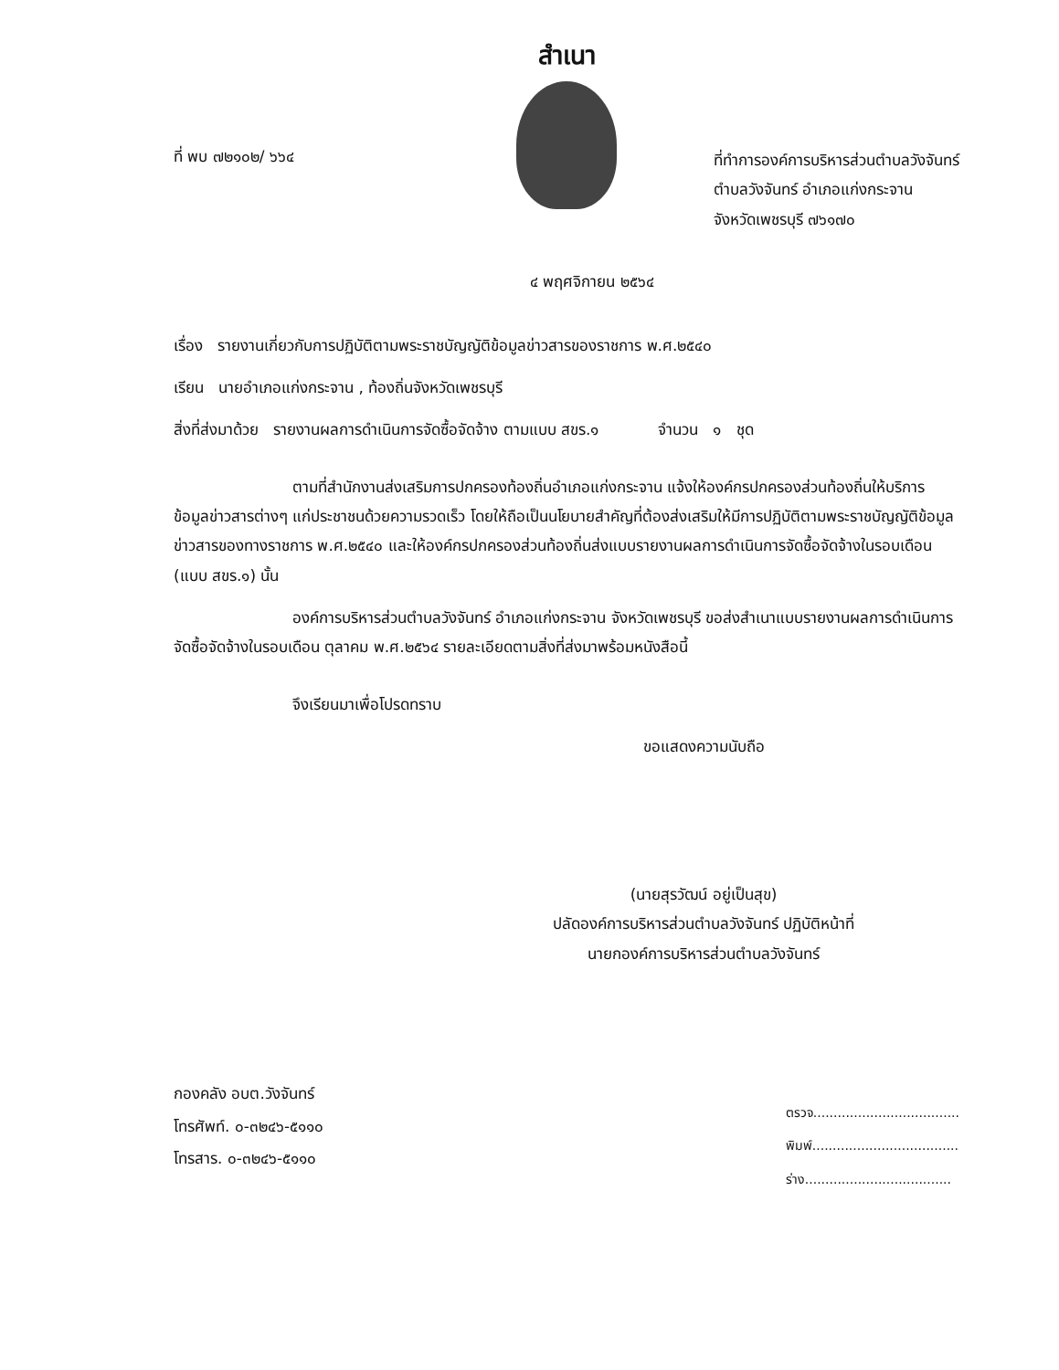สำเนา
ที่ พบ ๗๒๑๐๒/ ๖๖๔
ที่ทำการองค์การบริหารส่วนตำบลวังจันทร์
ตำบลวังจันทร์ อำเภอแก่งกระจาน
จังหวัดเพชรบุรี ๗๖๑๗๐
๔ พฤศจิกายน ๒๕๖๔
เรื่อง รายงานเกี่ยวกับการปฏิบัติตามพระราชบัญญัติข้อมูลข่าวสารของราชการ พ.ศ.๒๕๔๐
เรียน นายอำเภอแก่งกระจาน , ท้องถิ่นจังหวัดเพชรบุรี
สิ่งที่ส่งมาด้วย รายงานผลการดำเนินการจัดซื้อจัดจ้าง ตามแบบ สขร.๑ จำนวน ๑ ชุด
ตามที่สำนักงานส่งเสริมการปกครองท้องถิ่นอำเภอแก่งกระจาน แจ้งให้องค์กรปกครองส่วนท้องถิ่นให้บริการข้อมูลข่าวสารต่างๆ แก่ประชาชนด้วยความรวดเร็ว โดยให้ถือเป็นนโยบายสำคัญที่ต้องส่งเสริมให้มีการปฏิบัติตามพระราชบัญญัติข้อมูลข่าวสารของทางราชการ พ.ศ.๒๕๔๐ และให้องค์กรปกครองส่วนท้องถิ่นส่งแบบรายงานผลการดำเนินการจัดซื้อจัดจ้างในรอบเดือน (แบบ สขร.๑) นั้น
องค์การบริหารส่วนตำบลวังจันทร์ อำเภอแก่งกระจาน จังหวัดเพชรบุรี ขอส่งสำเนาแบบรายงานผลการดำเนินการจัดซื้อจัดจ้างในรอบเดือน ตุลาคม พ.ศ.๒๕๖๔ รายละเอียดตามสิ่งที่ส่งมาพร้อมหนังสือนี้
จึงเรียนมาเพื่อโปรดทราบ
ขอแสดงความนับถือ
(นายสุรวัฒน์ อยู่เป็นสุข)
ปลัดองค์การบริหารส่วนตำบลวังจันทร์ ปฏิบัติหน้าที่
นายกองค์การบริหารส่วนตำบลวังจันทร์
กองคลัง อบต.วังจันทร์
โทรศัพท์. ๐-๓๒๔๖-๕๑๑๐
โทรสาร. ๐-๓๒๔๖-๕๑๑๐
ตรวจ....................................
พิมพ์....................................
ร่าง....................................